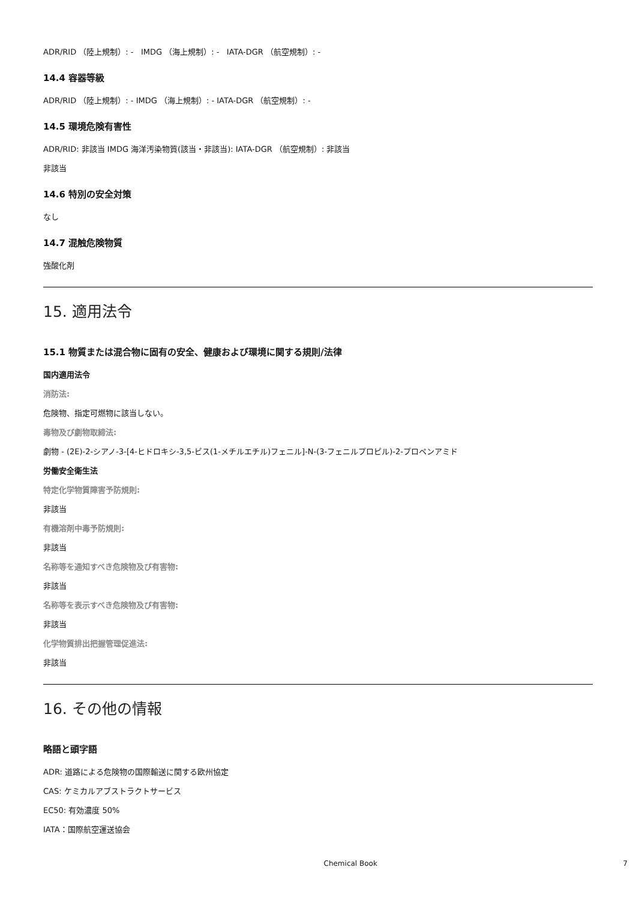ADR/RID （陸上規制）: - IMDG （海上規制）: - IATA-DGR （航空規制）: -
14.4 容器等級
ADR/RID （陸上規制）: - IMDG （海上規制）: - IATA-DGR （航空規制）: -
14.5 環境危険有害性
ADR/RID: 非該当 IMDG 海洋汚染物質(該当・非該当): IATA-DGR （航空規制）: 非該当
非該当
14.6 特別の安全対策
なし
14.7 混触危険物質
強酸化剤
15. 適用法令
15.1 物質または混合物に固有の安全、健康および環境に関する規則/法律
国内適用法令
消防法:
危険物、指定可燃物に該当しない。
毒物及び劇物取締法:
劇物 - (2E)-2-シアノ-3-[4-ヒドロキシ-3,5-ビス(1-メチルエチル)フェニル]-N-(3-フェニルプロピル)-2-プロペンアミド
労働安全衛生法
特定化学物質障害予防規則:
非該当
有機溶剤中毒予防規則:
非該当
名称等を通知すべき危険物及び有害物:
非該当
名称等を表示すべき危険物及び有害物:
非該当
化学物質排出把握管理促進法:
非該当
16. その他の情報
略語と頭字語
ADR: 道路による危険物の国際輸送に関する欧州協定
CAS: ケミカルアブストラクトサービス
EC50: 有効濃度 50%
IATA：国際航空運送協会
Chemical Book 7